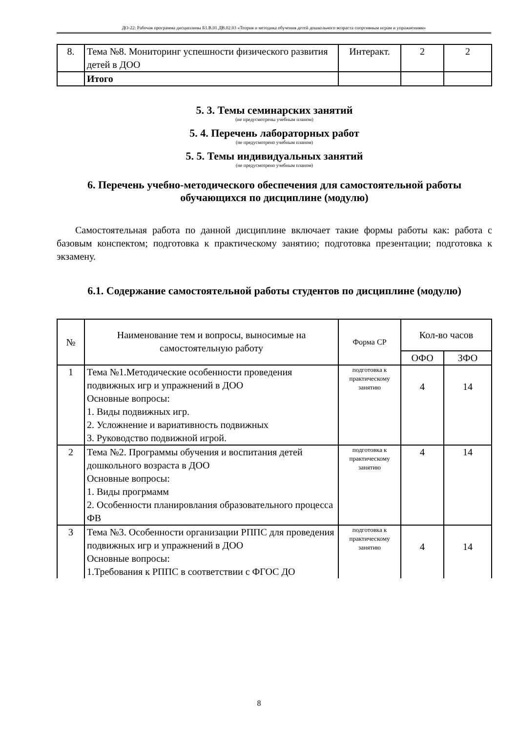ДО-22: Рабочая программа дисциплины Б1.В.01.ДВ.02.03 «Теория и методика обучения детей дошкольного возраста спортивным играм и упражнениям»
| 8. | Тема №8. Мониторинг успешности физического развития детей в ДОО | Интеракт. | 2 | 2 |
| | Итого | | | |
5. 3. Темы семинарских занятий
(не предусмотрены учебным планом)
5. 4. Перечень лабораторных работ
(не предусмотрено учебным планом)
5. 5. Темы индивидуальных занятий
(не предусмотрено учебным планом)
6. Перечень учебно-методического обеспечения для самостоятельной работы обучающихся по дисциплине (модулю)
Самостоятельная работа по данной дисциплине включает такие формы работы как: работа с базовым конспектом; подготовка к практическому занятию; подготовка презентации; подготовка к экзамену.
6.1. Содержание самостоятельной работы студентов по дисциплине (модулю)
| № | Наименование тем и вопросы, выносимые на самостоятельную работу | Форма СР | Кол-во часов | |
| --- | --- | --- | --- | --- |
| | | | ОФО | ЗФО |
| 1 | Тема №1.Методические особенности проведения подвижных игр и упражнений в ДОО Основные вопросы: 1. Виды подвижных игр. 2. Усложнение и вариативность подвижных 3. Руководство подвижной игрой. | подготовка к практическому занятию | 4 | 14 |
| 2 | Тема №2. Программы обучения и воспитания детей дошкольного возраста в ДОО Основные вопросы: 1. Виды прогрмамм 2. Особенности планировлания образовательного процесса ФВ | подготовка к практическому занятию | 4 | 14 |
| 3 | Тема №3. Особенности организации РППС для проведения подвижных игр и упражнений в ДОО Основные вопросы: 1.Требования к РППС в соответствии с ФГОС ДО | подготовка к практическому занятию | 4 | 14 |
8